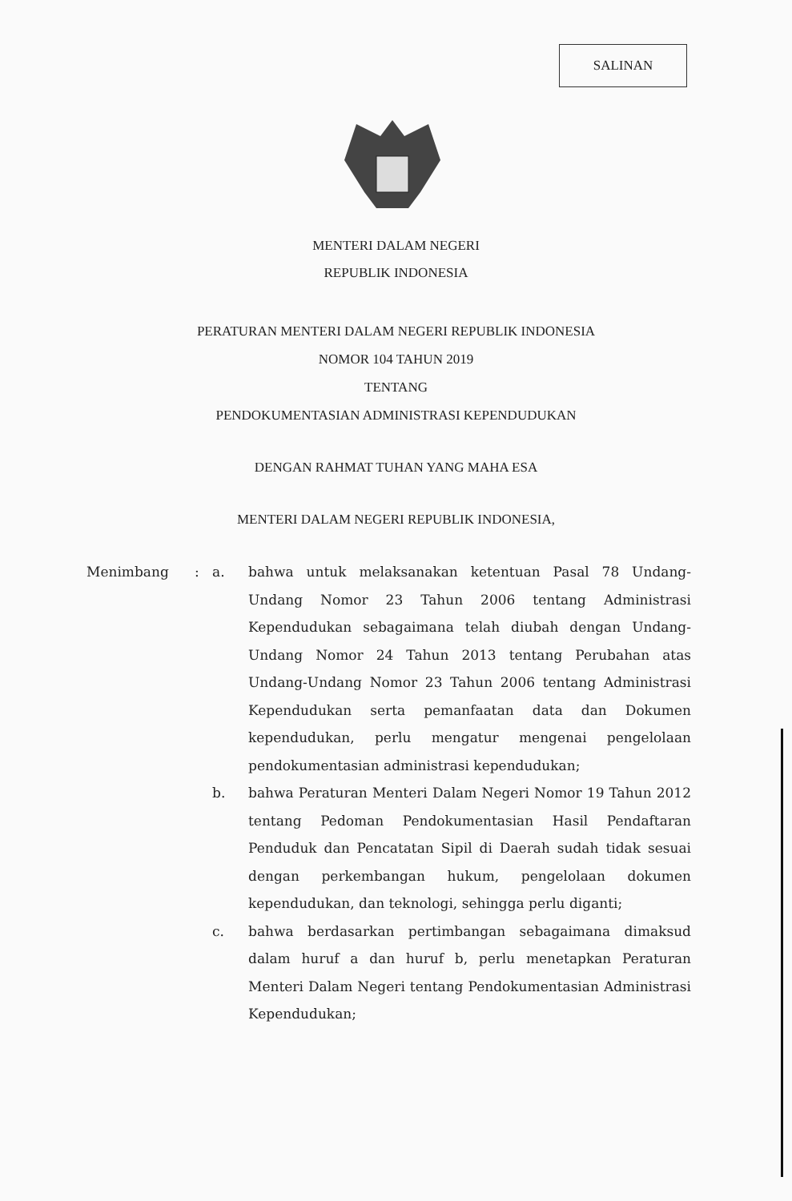SALINAN
MENTERI DALAM NEGERI
REPUBLIK INDONESIA
PERATURAN MENTERI DALAM NEGERI REPUBLIK INDONESIA
NOMOR 104 TAHUN 2019
TENTANG
PENDOKUMENTASIAN ADMINISTRASI KEPENDUDUKAN
DENGAN RAHMAT TUHAN YANG MAHA ESA
MENTERI DALAM NEGERI REPUBLIK INDONESIA,
| Menimbang | : | a. | bahwa untuk melaksanakan ketentuan Pasal 78 Undang-Undang Nomor 23 Tahun 2006 tentang Administrasi Kependudukan sebagaimana telah diubah dengan Undang-Undang Nomor 24 Tahun 2013 tentang Perubahan atas Undang-Undang Nomor 23 Tahun 2006 tentang Administrasi Kependudukan serta pemanfaatan data dan Dokumen kependudukan, perlu mengatur mengenai pengelolaan pendokumentasian administrasi kependudukan; |
| | | b. | bahwa Peraturan Menteri Dalam Negeri Nomor 19 Tahun 2012 tentang Pedoman Pendokumentasian Hasil Pendaftaran Penduduk dan Pencatatan Sipil di Daerah sudah tidak sesuai dengan perkembangan hukum, pengelolaan dokumen kependudukan, dan teknologi, sehingga perlu diganti; |
| | | c. | bahwa berdasarkan pertimbangan sebagaimana dimaksud dalam huruf a dan huruf b, perlu menetapkan Peraturan Menteri Dalam Negeri tentang Pendokumentasian Administrasi Kependudukan; |